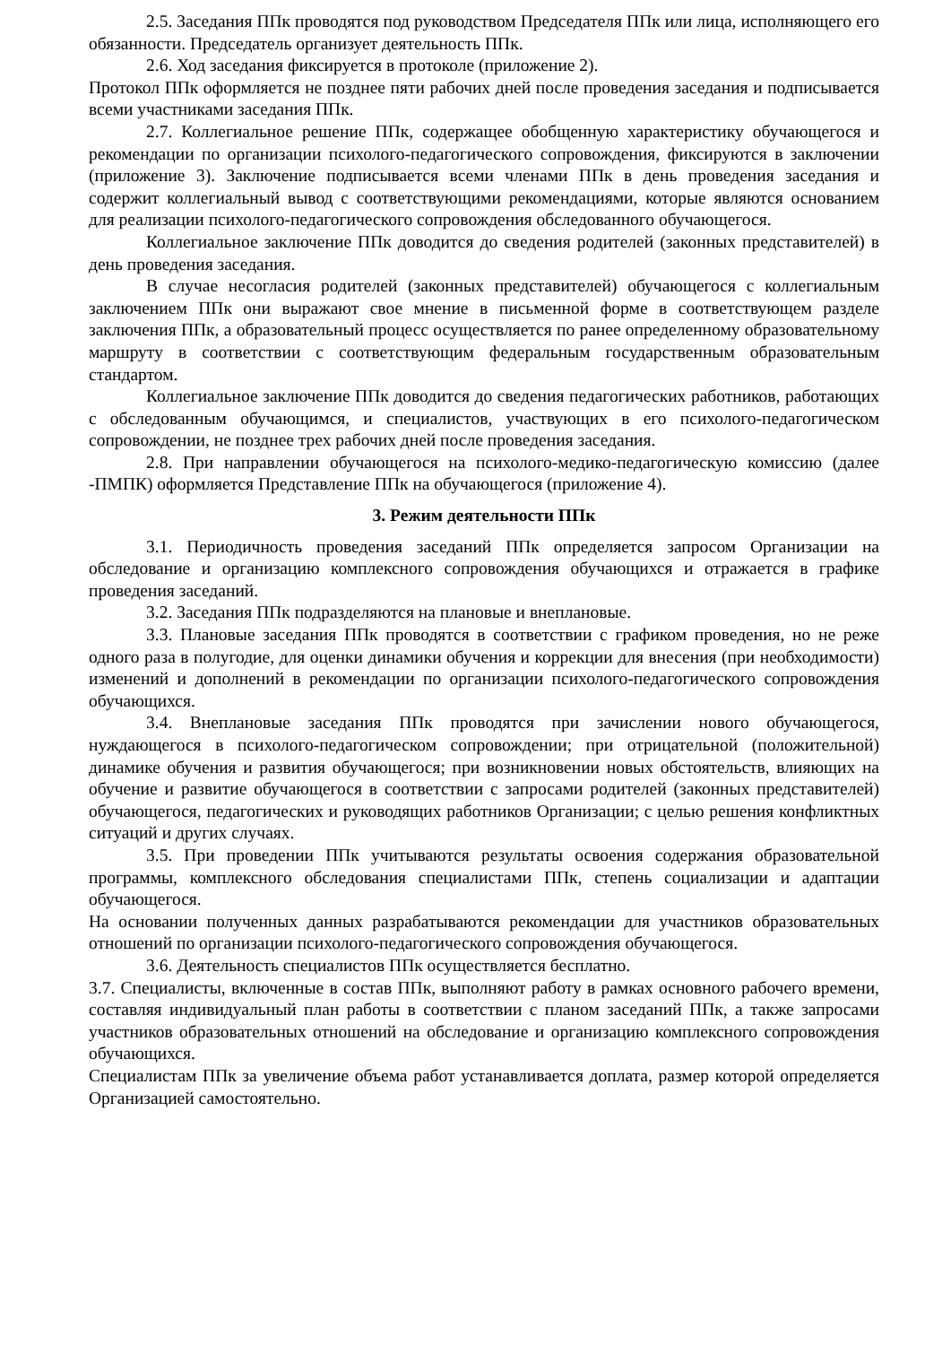2.5. Заседания ППк проводятся под руководством Председателя ППк или лица, исполняющего его обязанности. Председатель организует деятельность ППк.
2.6. Ход заседания фиксируется в протоколе (приложение 2).
Протокол ППк оформляется не позднее пяти рабочих дней после проведения заседания и подписывается всеми участниками заседания ППк.
2.7. Коллегиальное решение ППк, содержащее обобщенную характеристику обучающегося и рекомендации по организации психолого-педагогического сопровождения, фиксируются в заключении (приложение 3). Заключение подписывается всеми членами ППк в день проведения заседания и содержит коллегиальный вывод с соответствующими рекомендациями, которые являются основанием для реализации психолого-педагогического сопровождения обследованного обучающегося.
Коллегиальное заключение ППк доводится до сведения родителей (законных представителей) в день проведения заседания.
В случае несогласия родителей (законных представителей) обучающегося с коллегиальным заключением ППк они выражают свое мнение в письменной форме в соответствующем разделе заключения ППк, а образовательный процесс осуществляется по ранее определенному образовательному маршруту в соответствии с соответствующим федеральным государственным образовательным стандартом.
Коллегиальное заключение ППк доводится до сведения педагогических работников, работающих с обследованным обучающимся, и специалистов, участвующих в его психолого-педагогическом сопровождении, не позднее трех рабочих дней после проведения заседания.
2.8. При направлении обучающегося на психолого-медико-педагогическую комиссию (далее -ПМПК) оформляется Представление ППк на обучающегося (приложение 4).
3. Режим деятельности ППк
3.1. Периодичность проведения заседаний ППк определяется запросом Организации на обследование и организацию комплексного сопровождения обучающихся и отражается в графике проведения заседаний.
3.2. Заседания ППк подразделяются на плановые и внеплановые.
3.3. Плановые заседания ППк проводятся в соответствии с графиком проведения, но не реже одного раза в полугодие, для оценки динамики обучения и коррекции для внесения (при необходимости) изменений и дополнений в рекомендации по организации психолого-педагогического сопровождения обучающихся.
3.4. Внеплановые заседания ППк проводятся при зачислении нового обучающегося, нуждающегося в психолого-педагогическом сопровождении; при отрицательной (положительной) динамике обучения и развития обучающегося; при возникновении новых обстоятельств, влияющих на обучение и развитие обучающегося в соответствии с запросами родителей (законных представителей) обучающегося, педагогических и руководящих работников Организации; с целью решения конфликтных ситуаций и других случаях.
3.5. При проведении ППк учитываются результаты освоения содержания образовательной программы, комплексного обследования специалистами ППк, степень социализации и адаптации обучающегося.
На основании полученных данных разрабатываются рекомендации для участников образовательных отношений по организации психолого-педагогического сопровождения обучающегося.
3.6. Деятельность специалистов ППк осуществляется бесплатно.
3.7. Специалисты, включенные в состав ППк, выполняют работу в рамках основного рабочего времени, составляя индивидуальный план работы в соответствии с планом заседаний ППк, а также запросами участников образовательных отношений на обследование и организацию комплексного сопровождения обучающихся.
Специалистам ППк за увеличение объема работ устанавливается доплата, размер которой определяется Организацией самостоятельно.